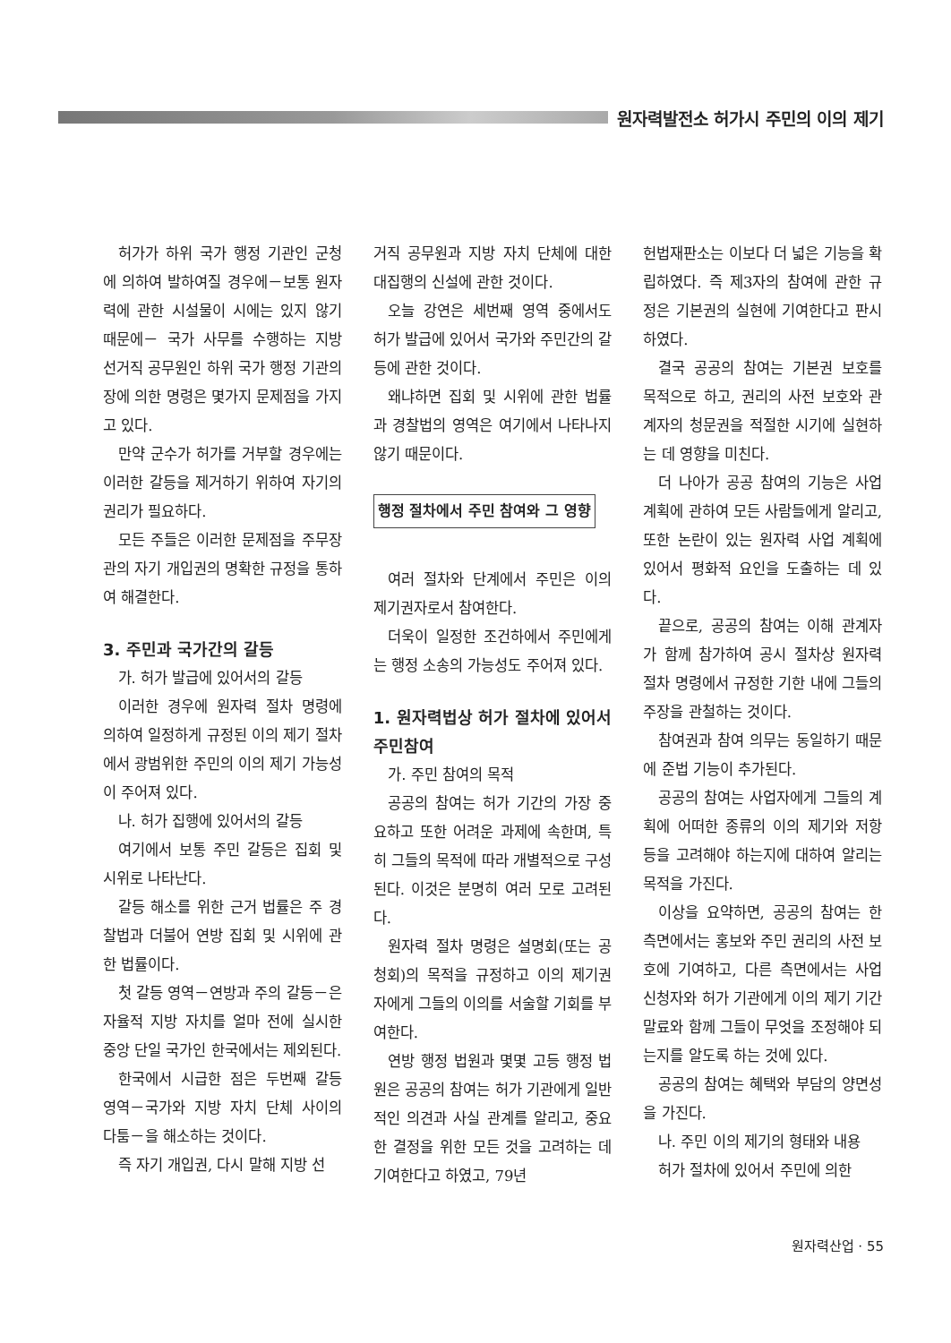원자력발전소 허가시 주민의 이의 제기
허가가 하위 국가 행정 기관인 군청에 의하여 발하여질 경우에－보통 원자력에 관한 시설물이 시에는 있지 않기 때문에－ 국가 사무를 수행하는 지방 선거직 공무원인 하위 국가 행정 기관의 장에 의한 명령은 몇가지 문제점을 가지고 있다.
만약 군수가 허가를 거부할 경우에는 이러한 갈등을 제거하기 위하여 자기의 권리가 필요하다.
모든 주들은 이러한 문제점을 주무장관의 자기 개입권의 명확한 규정을 통하여 해결한다.
3. 주민과 국가간의 갈등
가. 허가 발급에 있어서의 갈등
이러한 경우에 원자력 절차 명령에 의하여 일정하게 규정된 이의 제기 절차에서 광범위한 주민의 이의 제기 가능성이 주어져 있다.
나. 허가 집행에 있어서의 갈등
여기에서 보통 주민 갈등은 집회 및 시위로 나타난다.
갈등 해소를 위한 근거 법률은 주 경찰법과 더불어 연방 집회 및 시위에 관한 법률이다.
첫 갈등 영역－연방과 주의 갈등－은 자율적 지방 자치를 얼마 전에 실시한 중앙 단일 국가인 한국에서는 제외된다.
한국에서 시급한 점은 두번째 갈등 영역－국가와 지방 자치 단체 사이의 다툼－을 해소하는 것이다.
즉 자기 개입권, 다시 말해 지방 선
거직 공무원과 지방 자치 단체에 대한 대집행의 신설에 관한 것이다.
오늘 강연은 세번째 영역 중에서도 허가 발급에 있어서 국가와 주민간의 갈등에 관한 것이다.
왜냐하면 집회 및 시위에 관한 법률과 경찰법의 영역은 여기에서 나타나지 않기 때문이다.
행정 절차에서 주민 참여와 그 영향
여러 절차와 단계에서 주민은 이의 제기권자로서 참여한다.
더욱이 일정한 조건하에서 주민에게는 행정 소송의 가능성도 주어져 있다.
1. 원자력법상 허가 절차에 있어서 주민참여
가. 주민 참여의 목적
공공의 참여는 허가 기간의 가장 중요하고 또한 어려운 과제에 속한며, 특히 그들의 목적에 따라 개별적으로 구성된다. 이것은 분명히 여러 모로 고려된다.
원자력 절차 명령은 설명회(또는 공청회)의 목적을 규정하고 이의 제기권자에게 그들의 이의를 서술할 기회를 부여한다.
연방 행정 법원과 몇몇 고등 행정 법원은 공공의 참여는 허가 기관에게 일반적인 의견과 사실 관계를 알리고, 중요한 결정을 위한 모든 것을 고려하는 데 기여한다고 하였고, 79년
헌법재판소는 이보다 더 넓은 기능을 확립하였다. 즉 제3자의 참여에 관한 규정은 기본권의 실현에 기여한다고 판시하였다.
결국 공공의 참여는 기본권 보호를 목적으로 하고, 권리의 사전 보호와 관계자의 청문권을 적절한 시기에 실현하는 데 영향을 미친다.
더 나아가 공공 참여의 기능은 사업 계획에 관하여 모든 사람들에게 알리고, 또한 논란이 있는 원자력 사업 계획에 있어서 평화적 요인을 도출하는 데 있다.
끝으로, 공공의 참여는 이해 관계자가 함께 참가하여 공시 절차상 원자력 절차 명령에서 규정한 기한 내에 그들의 주장을 관철하는 것이다.
참여권과 참여 의무는 동일하기 때문에 준법 기능이 추가된다.
공공의 참여는 사업자에게 그들의 계획에 어떠한 종류의 이의 제기와 저항 등을 고려해야 하는지에 대하여 알리는 목적을 가진다.
이상을 요약하면, 공공의 참여는 한 측면에서는 홍보와 주민 권리의 사전 보호에 기여하고, 다른 측면에서는 사업 신청자와 허가 기관에게 이의 제기 기간 말료와 함께 그들이 무엇을 조정해야 되는지를 알도록 하는 것에 있다.
공공의 참여는 혜택와 부담의 양면성을 가진다.
나. 주민 이의 제기의 형태와 내용
허가 절차에 있어서 주민에 의한
원자력산업 · 55